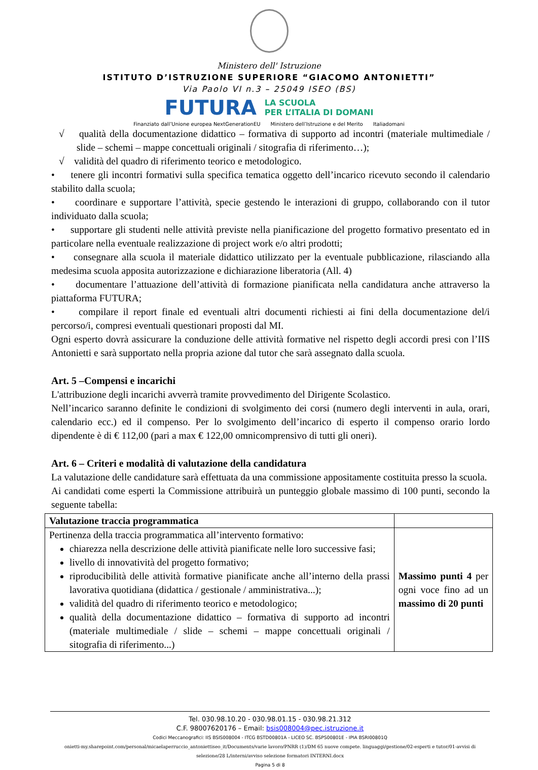Ministero dell' Istruzione
ISTITUTO D’ISTRUZIONE SUPERIORE “GIACOMO ANTONIETTI”
Via Paolo VI n.3 – 25049 ISEO (BS)
FUTURA LA SCUOLA
PER L’ITALIA DI DOMANI
Finanziato dall’Unione europea NextGenerationEU Ministero dell’Istruzione e del Merito Italiadomani
√ qualità della documentazione didattico – formativa di supporto ad incontri (materiale multimediale / slide – schemi – mappe concettuali originali / sitografia di riferimento…);
√ validità del quadro di riferimento teorico e metodologico.
• tenere gli incontri formativi sulla specifica tematica oggetto dell’incarico ricevuto secondo il calendario stabilito dalla scuola;
• coordinare e supportare l’attività, specie gestendo le interazioni di gruppo, collaborando con il tutor individuato dalla scuola;
• supportare gli studenti nelle attività previste nella pianificazione del progetto formativo presentato ed in particolare nella eventuale realizzazione di project work e/o altri prodotti;
• consegnare alla scuola il materiale didattico utilizzato per la eventuale pubblicazione, rilasciando alla medesima scuola apposita autorizzazione e dichiarazione liberatoria (All. 4)
• documentare l’attuazione dell’attività di formazione pianificata nella candidatura anche attraverso la piattaforma FUTURA;
• compilare il report finale ed eventuali altri documenti richiesti ai fini della documentazione del/i percorso/i, compresi eventuali questionari proposti dal MI.
Ogni esperto dovrà assicurare la conduzione delle attività formative nel rispetto degli accordi presi con l’IIS Antonietti e sarà supportato nella propria azione dal tutor che sarà assegnato dalla scuola.
Art. 5 –Compensi e incarichi
L'attribuzione degli incarichi avverrà tramite provvedimento del Dirigente Scolastico.
Nell’incarico saranno definite le condizioni di svolgimento dei corsi (numero degli interventi in aula, orari, calendario ecc.) ed il compenso. Per lo svolgimento dell’incarico di esperto il compenso orario lordo dipendente è di € 112,00 (pari a max € 122,00 omnicomprensivo di tutti gli oneri).
Art. 6 – Criteri e modalità di valutazione della candidatura
La valutazione delle candidature sarà effettuata da una commissione appositamente costituita presso la scuola.
Ai candidati come esperti la Commissione attribuirà un punteggio globale massimo di 100 punti, secondo la seguente tabella:
| Valutazione traccia programmatica | |
| --- | --- |
| Pertinenza della traccia programmatica all’intervento formativo: chiarezza nella descrizione delle attività pianificate nelle loro successive fasi; livello di innovatività del progetto formativo; riproducibilità delle attività formative pianificate anche all’interno della prassi lavorativa quotidiana (didattica / gestionale / amministrativa...); validità del quadro di riferimento teorico e metodologico; qualità della documentazione didattico – formativa di supporto ad incontri (materiale multimediale / slide – schemi – mappe concettuali originali / sitografia di riferimento...) | Massimo punti 4 per ogni voce fino ad un massimo di 20 punti |
Tel. 030.98.10.20 - 030.98.01.15 - 030.98.21.312
C.F. 98007620176 – Email: bsis008004@pec.istruzione.it
Codici Meccanografici: IIS BSIS008004 - ITCG BSTD00801A - LICEO SC. BSPS00801E - IPIA BSRI00801Q
onietti-my.sharepoint.com/personal/micaelaperruccio_antoniettiseo_it/Documents/varie lavoro/PNRR (1)/DM 65 nuove compete. linguaggi/gestione/02-esperti e tutor/01-avvisi di selezione/28 L/interni/avviso selezione formatori INTERNI.docx
Pagina 5 di 8